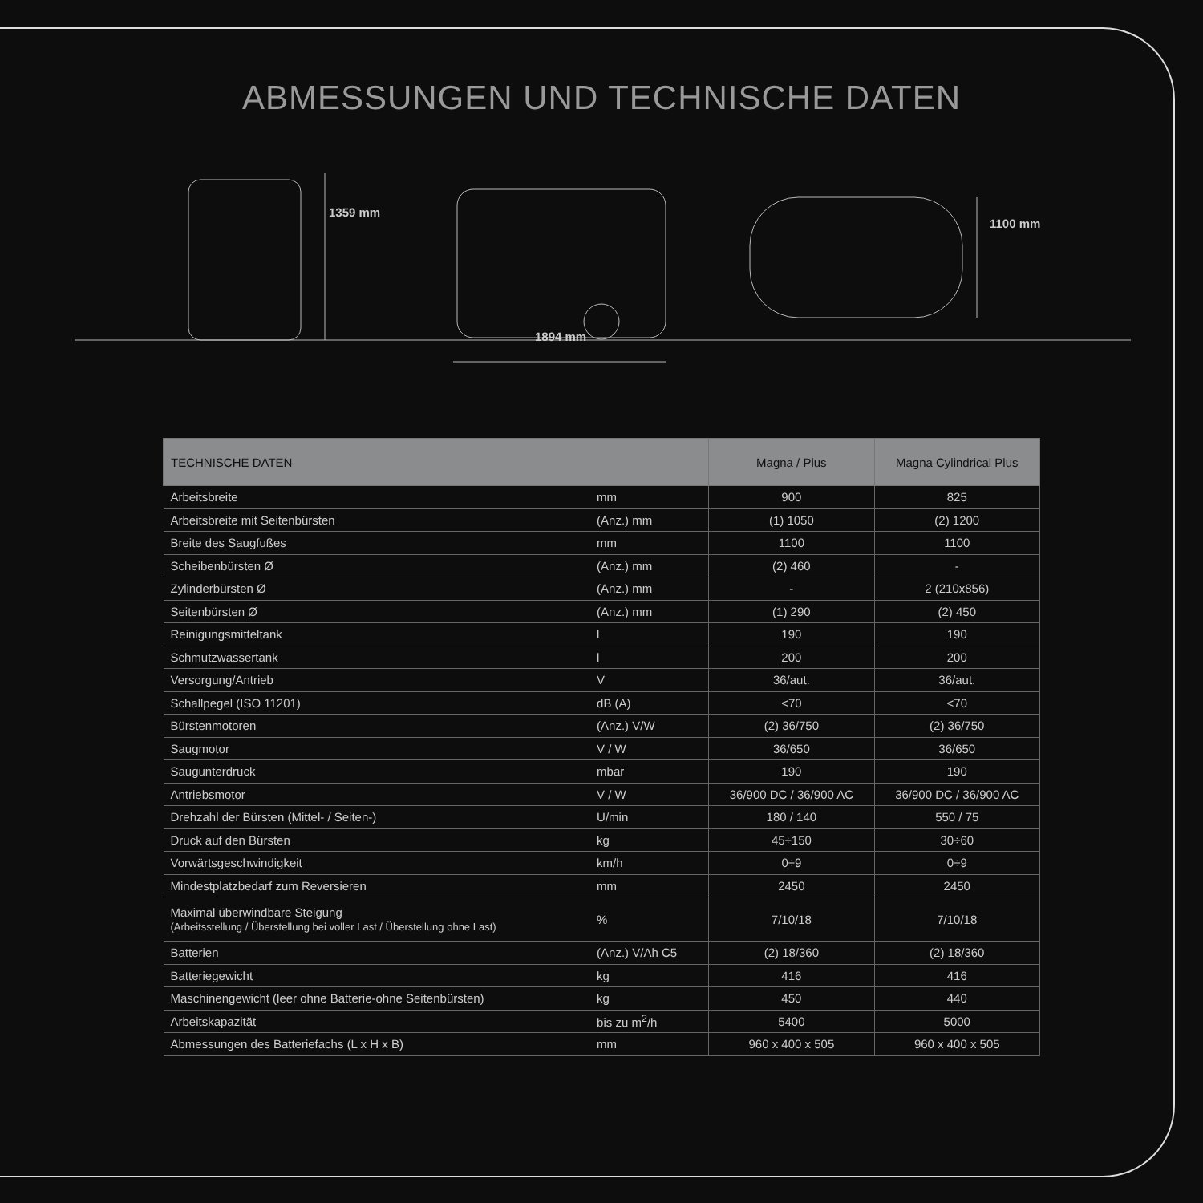ABMESSUNGEN UND TECHNISCHE DATEN
1359 mm
1894 mm
1100 mm
| TECHNISCHE DATEN | | Magna / Plus | Magna Cylindrical Plus |
| --- | --- | --- | --- |
| Arbeitsbreite | mm | 900 | 825 |
| Arbeitsbreite mit Seitenbürsten | (Anz.) mm | (1) 1050 | (2) 1200 |
| Breite des Saugfußes | mm | 1100 | 1100 |
| Scheibenbürsten Ø | (Anz.) mm | (2) 460 | - |
| Zylinderbürsten Ø | (Anz.) mm | - | 2 (210x856) |
| Seitenbürsten Ø | (Anz.) mm | (1) 290 | (2) 450 |
| Reinigungsmitteltank | l | 190 | 190 |
| Schmutzwassertank | l | 200 | 200 |
| Versorgung/Antrieb | V | 36/aut. | 36/aut. |
| Schallpegel (ISO 11201) | dB (A) | <70 | <70 |
| Bürstenmotoren | (Anz.) V/W | (2) 36/750 | (2) 36/750 |
| Saugmotor | V / W | 36/650 | 36/650 |
| Saugunterdruck | mbar | 190 | 190 |
| Antriebsmotor | V / W | 36/900 DC / 36/900 AC | 36/900 DC / 36/900 AC |
| Drehzahl der Bürsten (Mittel- / Seiten-) | U/min | 180 / 140 | 550 / 75 |
| Druck auf den Bürsten | kg | 45÷150 | 30÷60 |
| Vorwärtsgeschwindigkeit | km/h | 0÷9 | 0÷9 |
| Mindestplatzbedarf zum Reversieren | mm | 2450 | 2450 |
| Maximal überwindbare Steigung (Arbeitsstellung / Überstellung bei voller Last / Überstellung ohne Last) | % | 7/10/18 | 7/10/18 |
| Batterien | (Anz.) V/Ah C5 | (2) 18/360 | (2) 18/360 |
| Batteriegewicht | kg | 416 | 416 |
| Maschinengewicht (leer ohne Batterie-ohne Seitenbürsten) | kg | 450 | 440 |
| Arbeitskapazität | bis zu m<sup>2</sup>/h | 5400 | 5000 |
| Abmessungen des Batteriefachs (L x H x B) | mm | 960 x 400 x 505 | 960 x 400 x 505 |